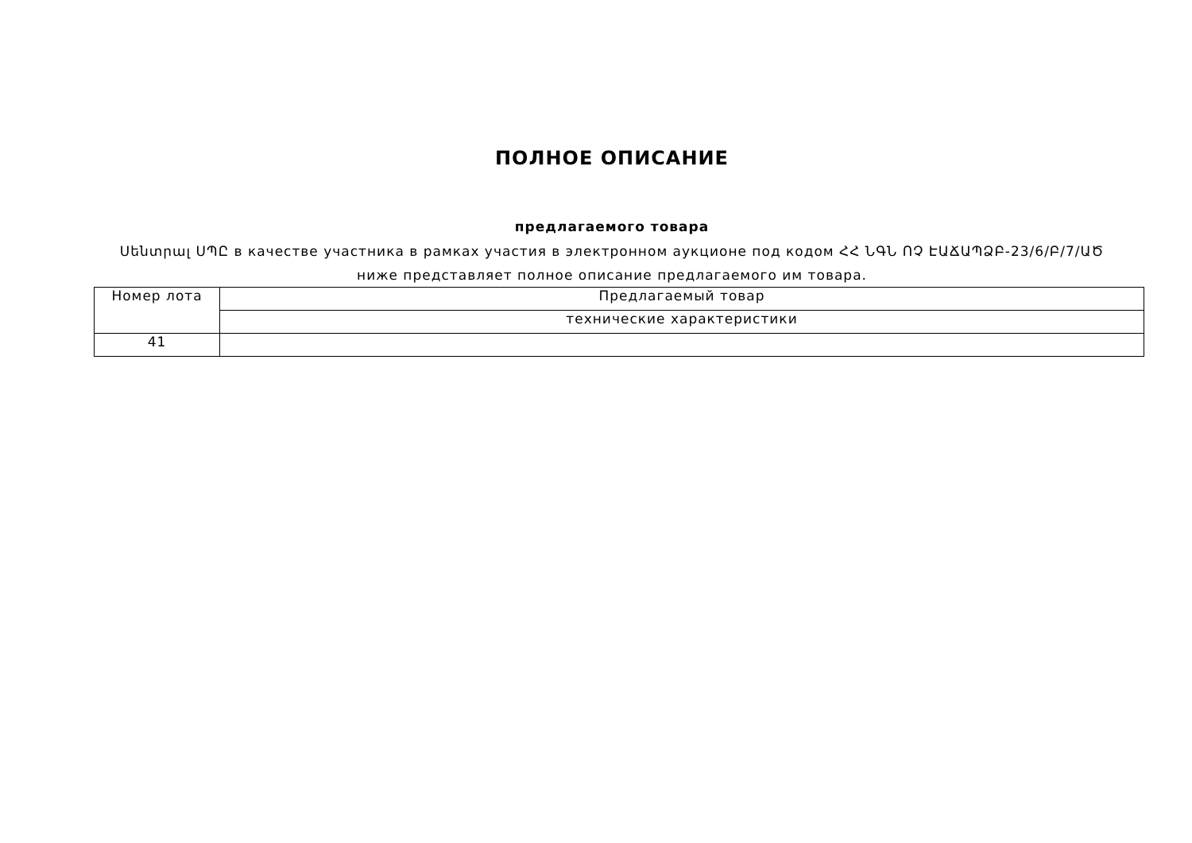ПОЛНОЕ ОПИСАНИЕ
предлагаемого товара
Սենտրալ ՍՊԸ в качестве участника в рамках участия в электронном аукционе под кодом ՀՀ ՆԳՆ ՈՉ ԷԱՃԱՊՁԲ-23/6/Բ/7/ԱԾ
ниже представляет полное описание предлагаемого им товара.
| Номер лота | Предлагаемый товар |
| --- | --- |
| | технические характеристики |
| 41 | |